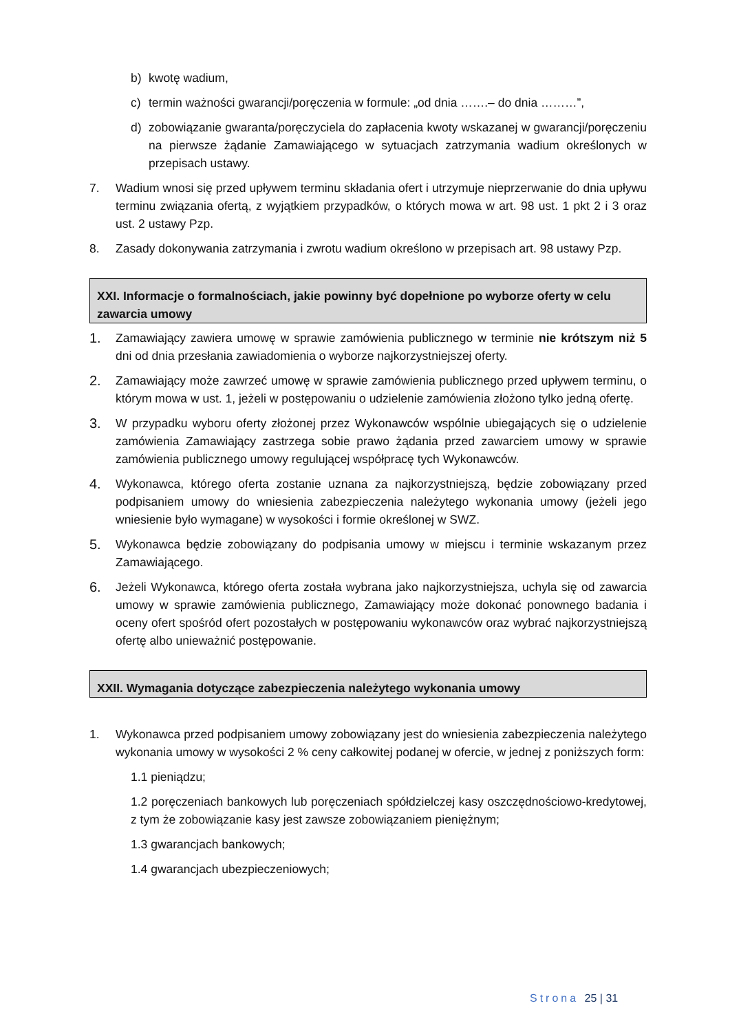b) kwotę wadium,
c) termin ważności gwarancji/poręczenia w formule: „od dnia …….– do dnia ………”,
d) zobowiązanie gwaranta/poręczyciela do zapłacenia kwoty wskazanej w gwarancji/poręczeniu na pierwsze żądanie Zamawiającego w sytuacjach zatrzymania wadium określonych w przepisach ustawy.
7. Wadium wnosi się przed upływem terminu składania ofert i utrzymuje nieprzerwanie do dnia upływu terminu związania ofertą, z wyjątkiem przypadków, o których mowa w art. 98 ust. 1 pkt 2 i 3 oraz ust. 2 ustawy Pzp.
8. Zasady dokonywania zatrzymania i zwrotu wadium określono w przepisach art. 98 ustawy Pzp.
XXI. Informacje o formalnościach, jakie powinny być dopełnione po wyborze oferty w celu zawarcia umowy
1. Zamawiający zawiera umowę w sprawie zamówienia publicznego w terminie nie krótszym niż 5 dni od dnia przesłania zawiadomienia o wyborze najkorzystniejszej oferty.
2. Zamawiający może zawrzeć umowę w sprawie zamówienia publicznego przed upływem terminu, o którym mowa w ust. 1, jeżeli w postępowaniu o udzielenie zamówienia złożono tylko jedną ofertę.
3. W przypadku wyboru oferty złożonej przez Wykonawców wspólnie ubiegających się o udzielenie zamówienia Zamawiający zastrzega sobie prawo żądania przed zawarciem umowy w sprawie zamówienia publicznego umowy regulującej współpracę tych Wykonawców.
4. Wykonawca, którego oferta zostanie uznana za najkorzystniejszą, będzie zobowiązany przed podpisaniem umowy do wniesienia zabezpieczenia należytego wykonania umowy (jeżeli jego wniesienie było wymagane) w wysokości i formie określonej w SWZ.
5. Wykonawca będzie zobowiązany do podpisania umowy w miejscu i terminie wskazanym przez Zamawiającego.
6. Jeżeli Wykonawca, którego oferta została wybrana jako najkorzystniejsza, uchyla się od zawarcia umowy w sprawie zamówienia publicznego, Zamawiający może dokonać ponownego badania i oceny ofert spośród ofert pozostałych w postępowaniu wykonawców oraz wybrać najkorzystniejszą ofertę albo unieważnić postępowanie.
XXII. Wymagania dotyczące zabezpieczenia należytego wykonania umowy
1. Wykonawca przed podpisaniem umowy zobowiązany jest do wniesienia zabezpieczenia należytego wykonania umowy w wysokości 2 % ceny całkowitej podanej w ofercie, w jednej z poniższych form:
1.1 pieniądzu;
1.2 poręczeniach bankowych lub poręczeniach spółdzielczej kasy oszczędnościowo-kredytowej, z tym że zobowiązanie kasy jest zawsze zobowiązaniem pieniężnym;
1.3 gwarancjach bankowych;
1.4 gwarancjach ubezpieczeniowych;
Strona 25 | 31